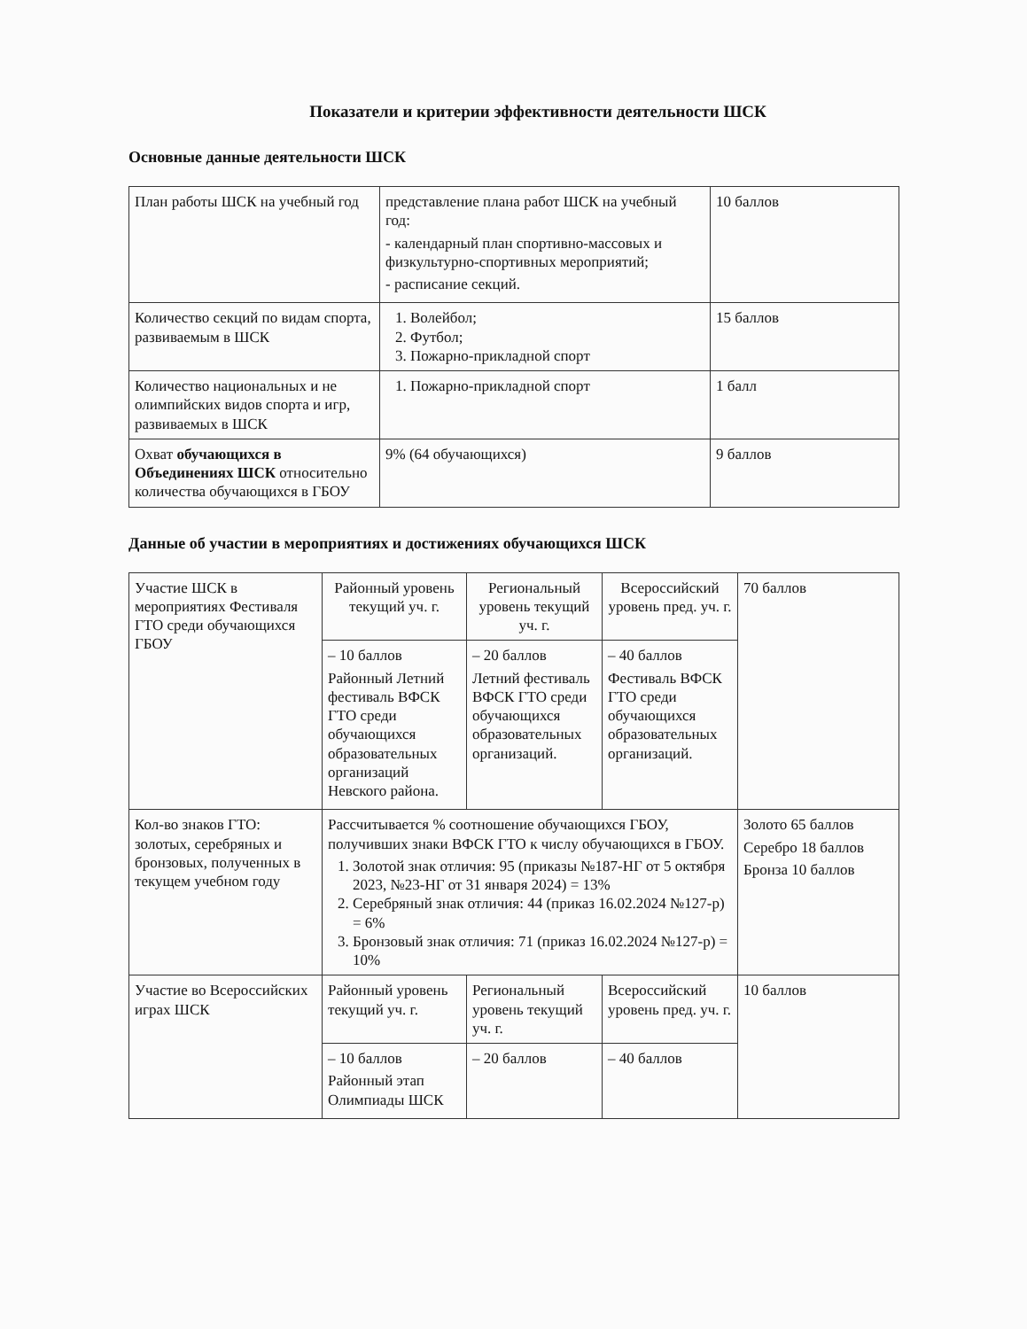Показатели и критерии эффективности деятельности ШСК
Основные данные деятельности ШСК
| План работы ШСК на учебный год | представление плана работ ШСК на учебный год: - календарный план спортивно-массовых и физкультурно-спортивных мероприятий; - расписание секций. | 10 баллов |
| Количество секций по видам спорта, развиваемым в ШСК | 1. Волейбол; 2. Футбол; 3. Пожарно-прикладной спорт | 15 баллов |
| Количество национальных и не олимпийских видов спорта и игр, развиваемых в ШСК | 1. Пожарно-прикладной спорт | 1 балл |
| Охват обучающихся в Объединениях ШСК относительно количества обучающихся в ГБОУ | 9% (64 обучающихся) | 9 баллов |
Данные об участии в мероприятиях и достижениях обучающихся ШСК
| Участие ШСК в мероприятиях Фестиваля ГТО среди обучающихся ГБОУ | Районный уровень текущий уч. г. | Региональный уровень текущий уч. г. | Всероссийский уровень пред. уч. г. | 70 баллов |
| | – 10 баллов Районный Летний фестиваль ВФСК ГТО среди обучающихся образовательных организаций Невского района. | – 20 баллов Летний фестиваль ВФСК ГТО среди обучающихся образовательных организаций. | – 40 баллов Фестиваль ВФСК ГТО среди обучающихся образовательных организаций. | |
| Кол-во знаков ГТО: золотых, серебряных и бронзовых, полученных в текущем учебном году | Рассчитывается % соотношение обучающихся ГБОУ, получивших знаки ВФСК ГТО к числу обучающихся в ГБОУ. 1. Золотой знак отличия: 95 (приказы №187-НГ от 5 октября 2023, №23-НГ от 31 января 2024) = 13% 2. Серебряный знак отличия: 44 (приказ 16.02.2024 №127-р) = 6% 3. Бронзовый знак отличия: 71 (приказ 16.02.2024 №127-р) = 10% | | | Золото 65 баллов Серебро 18 баллов Бронза 10 баллов |
| Участие во Всероссийских играх ШСК | Районный уровень текущий уч. г. | Региональный уровень текущий уч. г. | Всероссийский уровень пред. уч. г. | 10 баллов |
| | – 10 баллов Районный этап Олимпиады ШСК | – 20 баллов | – 40 баллов | |